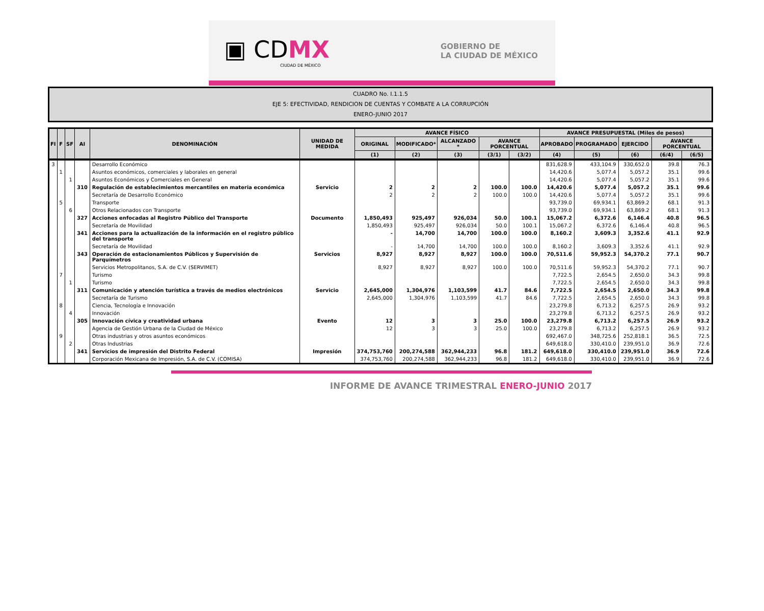▣ CDMX
CIUDAD DE MÉXICO
GOBIERNO DE
LA CIUDAD DE MÉXICO
CUADRO No. I.1.1.5
EJE 5: EFECTIVIDAD, RENDICION DE CUENTAS Y COMBATE A LA CORRUPCIÓN
ENERO-JUNIO 2017
| FI | F | SF | AI | DENOMINACIÓN | UNIDAD DE MEDIDA | AVANCE FÍSICO | | | | | AVANCE PRESUPUESTAL (Miles de pesos) | | | | |
| --- | --- | --- | --- | --- | --- | --- | --- | --- | --- | --- | --- | --- | --- | --- | --- |
| | | | | | | ORIGINAL | MODIFICADO* | ALCANZADO * | AVANCE PORCENTUAL | | APROBADO | PROGRAMADO | EJERCIDO | AVANCE PORCENTUAL | |
| | | | | | | (1) | (2) | (3) | (3/1) | (3/2) | (4) | (5) | (6) | (6/4) | (6/5) |
| 3 | | | | Desarrollo Económico | | | | | | | 831,628.9 | 433,104.9 | 330,652.0 | 39.8 | 76.3 |
| | 1 | | | Asuntos económicos, comerciales y laborales en general | | | | | | | 14,420.6 | 5,077.4 | 5,057.2 | 35.1 | 99.6 |
| | | 1 | | Asuntos Económicos y Comerciales en General | | | | | | | 14,420.6 | 5,077.4 | 5,057.2 | 35.1 | 99.6 |
| | | | 310 | Regulación de establecimientos mercantiles en materia económica | Servicio | 2 | 2 | 2 | 100.0 | 100.0 | 14,420.6 | 5,077.4 | 5,057.2 | 35.1 | 99.6 |
| | | | | Secretaría de Desarrollo Económico | | 2 | 2 | 2 | 100.0 | 100.0 | 14,420.6 | 5,077.4 | 5,057.2 | 35.1 | 99.6 |
| | 5 | | | Transporte | | | | | | | 93,739.0 | 69,934.1 | 63,869.2 | 68.1 | 91.3 |
| | | 6 | | Otros Relacionados con Transporte | | | | | | | 93,739.0 | 69,934.1 | 63,869.2 | 68.1 | 91.3 |
| | | | 327 | Acciones enfocadas al Registro Público del Transporte | Documento | 1,850,493 | 925,497 | 926,034 | 50.0 | 100.1 | 15,067.2 | 6,372.6 | 6,146.4 | 40.8 | 96.5 |
| | | | | Secretaría de Movilidad | | 1,850,493 | 925,497 | 926,034 | 50.0 | 100.1 | 15,067.2 | 6,372.6 | 6,146.4 | 40.8 | 96.5 |
| | | | 341 | Acciones para la actualización de la información en el registro público del transporte | | - | 14,700 | 14,700 | 100.0 | 100.0 | 8,160.2 | 3,609.3 | 3,352.6 | 41.1 | 92.9 |
| | | | | Secretaría de Movilidad | | - | 14,700 | 14,700 | 100.0 | 100.0 | 8,160.2 | 3,609.3 | 3,352.6 | 41.1 | 92.9 |
| | | | 343 | Operación de estacionamientos Públicos y Supervisión de Parquímetros | Servicios | 8,927 | 8,927 | 8,927 | 100.0 | 100.0 | 70,511.6 | 59,952.3 | 54,370.2 | 77.1 | 90.7 |
| | | | | Servicios Metropolitanos, S.A. de C.V. (SERVIMET) | | 8,927 | 8,927 | 8,927 | 100.0 | 100.0 | 70,511.6 | 59,952.3 | 54,370.2 | 77.1 | 90.7 |
| | 7 | | | Turismo | | | | | | | 7,722.5 | 2,654.5 | 2,650.0 | 34.3 | 99.8 |
| | | 1 | | Turismo | | | | | | | 7,722.5 | 2,654.5 | 2,650.0 | 34.3 | 99.8 |
| | | | 311 | Comunicación y atención turística a través de medios electrónicos | Servicio | 2,645,000 | 1,304,976 | 1,103,599 | 41.7 | 84.6 | 7,722.5 | 2,654.5 | 2,650.0 | 34.3 | 99.8 |
| | | | | Secretaría de Turismo | | 2,645,000 | 1,304,976 | 1,103,599 | 41.7 | 84.6 | 7,722.5 | 2,654.5 | 2,650.0 | 34.3 | 99.8 |
| | 8 | | | Ciencia, Tecnología e Innovación | | | | | | | 23,279.8 | 6,713.2 | 6,257.5 | 26.9 | 93.2 |
| | | 4 | | Innovación | | | | | | | 23,279.8 | 6,713.2 | 6,257.5 | 26.9 | 93.2 |
| | | | 305 | Innovación cívica y creatividad urbana | Evento | 12 | 3 | 3 | 25.0 | 100.0 | 23,279.8 | 6,713.2 | 6,257.5 | 26.9 | 93.2 |
| | | | | Agencia de Gestión Urbana de la Ciudad de México | | 12 | 3 | 3 | 25.0 | 100.0 | 23,279.8 | 6,713.2 | 6,257.5 | 26.9 | 93.2 |
| | 9 | | | Otras industrias y otros asuntos económicos | | | | | | | 692,467.0 | 348,725.6 | 252,818.1 | 36.5 | 72.5 |
| | | 2 | | Otras Industrias | | | | | | | 649,618.0 | 330,410.0 | 239,951.0 | 36.9 | 72.6 |
| | | | 341 | Servicios de impresión del Distrito Federal | Impresión | 374,753,760 | 200,274,588 | 362,944,233 | 96.8 | 181.2 | 649,618.0 | 330,410.0 | 239,951.0 | 36.9 | 72.6 |
| | | | | Corporación Mexicana de Impresión, S.A. de C.V. (COMISA) | | 374,753,760 | 200,274,588 | 362,944,233 | 96.8 | 181.2 | 649,618.0 | 330,410.0 | 239,951.0 | 36.9 | 72.6 |
INFORME DE AVANCE TRIMESTRAL ENERO-JUNIO 2017